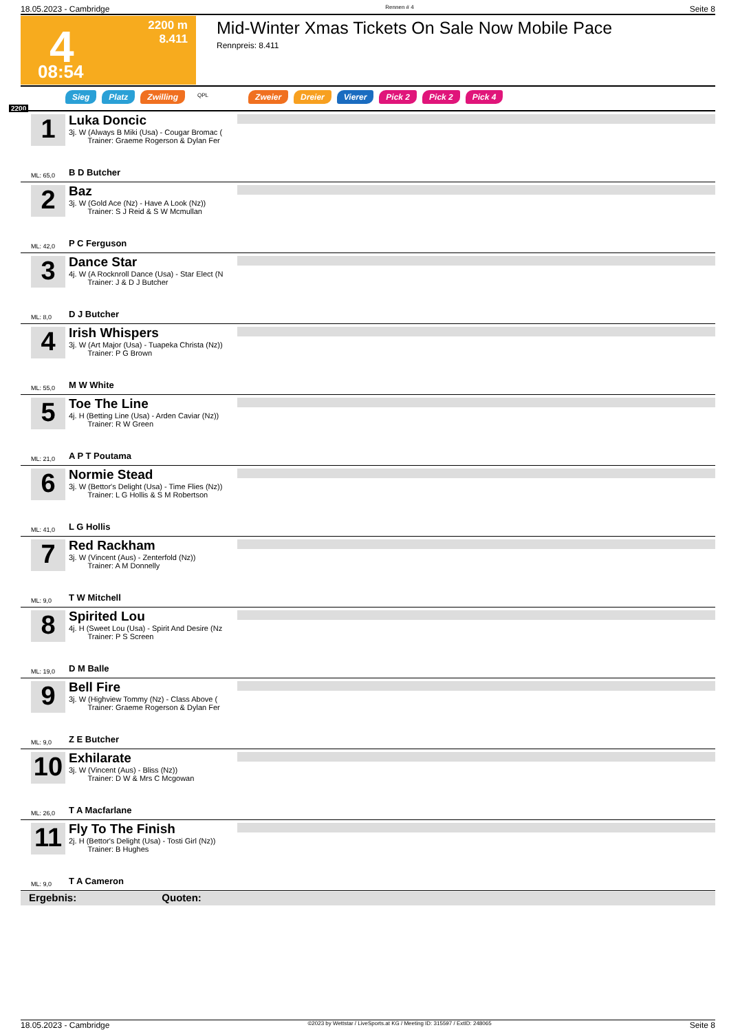18.05.2023 - Cambridge Rennen # 4 Seite 8
4
2200 m
8.411
08:54
Mid-Winter Xmas Tickets On Sale Now Mobile Pace
Rennpreis: 8.411
Sieg Platz Zwilling QPL Zweier Dreier Vierer Pick 2 Pick 2 Pick 4
2200
1
Luka Doncic
3j. W (Always B Miki (Usa) - Cougar Bromac (
Trainer: Graeme Rogerson & Dylan Fer
ML: 65,0 B D Butcher
2
Baz
3j. W (Gold Ace (Nz) - Have A Look (Nz))
Trainer: S J Reid & S W Mcmullan
ML: 42,0 P C Ferguson
3
Dance Star
4j. W (A Rocknroll Dance (Usa) - Star Elect (N
Trainer: J & D J Butcher
ML: 8,0 D J Butcher
4
Irish Whispers
3j. W (Art Major (Usa) - Tuapeka Christa (Nz))
Trainer: P G Brown
ML: 55,0 M W White
5
Toe The Line
4j. H (Betting Line (Usa) - Arden Caviar (Nz))
Trainer: R W Green
ML: 21,0 A P T Poutama
6
Normie Stead
3j. W (Bettor's Delight (Usa) - Time Flies (Nz))
Trainer: L G Hollis & S M Robertson
ML: 41,0 L G Hollis
7
Red Rackham
3j. W (Vincent (Aus) - Zenterfold (Nz))
Trainer: A M Donnelly
ML: 9,0 T W Mitchell
8
Spirited Lou
4j. H (Sweet Lou (Usa) - Spirit And Desire (Nz
Trainer: P S Screen
ML: 19,0 D M Balle
9
Bell Fire
3j. W (Highview Tommy (Nz) - Class Above (
Trainer: Graeme Rogerson & Dylan Fer
ML: 9,0 Z E Butcher
10
Exhilarate
3j. W (Vincent (Aus) - Bliss (Nz))
Trainer: D W & Mrs C Mcgowan
ML: 26,0 T A Macfarlane
11
Fly To The Finish
2j. H (Bettor's Delight (Usa) - Tosti Girl (Nz))
Trainer: B Hughes
ML: 9,0 T A Cameron
Ergebnis: Quoten:
18.05.2023 - Cambridge ©2023 by Wettstar / LiveSports.at KG / Meeting ID: 315597 / ExtID: 248065 Seite 8